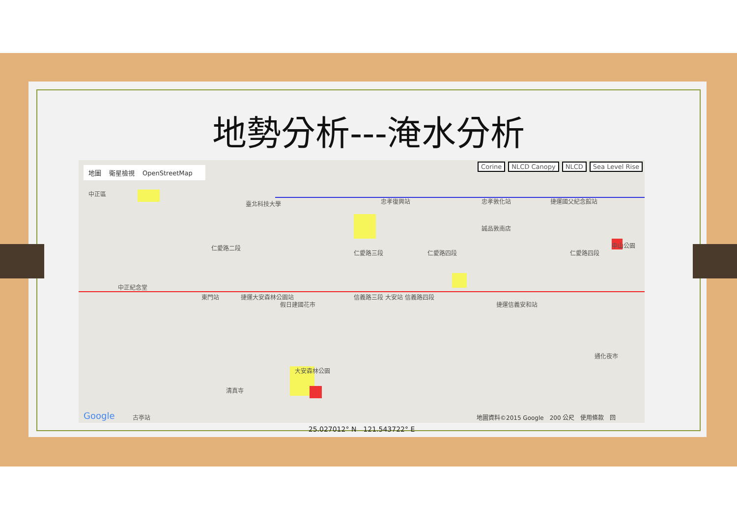地勢分析---淹水分析
地圖 衛星檢視 OpenStreetMap
Corine NLCD Canopy NLCD Sea Level Rise
中正區
臺北科技大學 忠孝復興站 忠孝敦化站 捷運國父紀念館站
誠品敦南店
仁愛路二段
仁愛路三段 仁愛路四段 仁愛路四段
中山公園
中正紀念堂
假日建國花市
東門站 捷運大安森林公園站 信義路三段 大安站 信義路四段
捷運信義安和站
大安森林公園
通化夜市
清真寺
Google 古亭站
地圖資料©2015 Google　200 公尺　使用條款　回
25.027012° N　121.543722° E